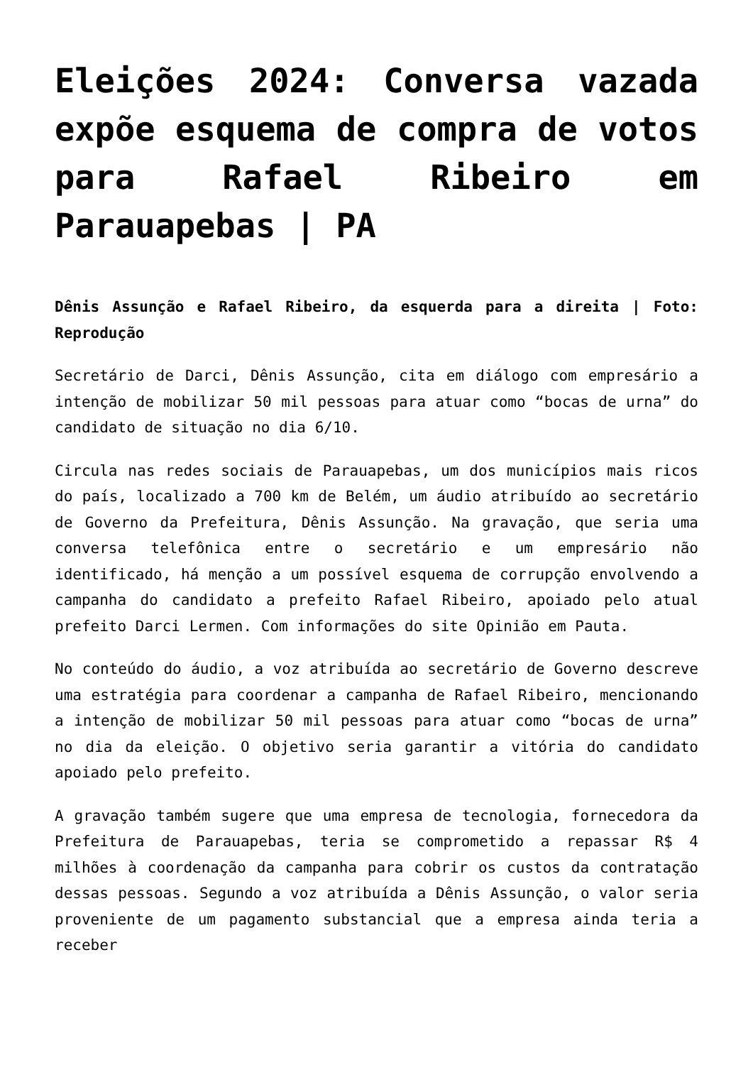Eleições 2024: Conversa vazada expõe esquema de compra de votos para Rafael Ribeiro em Parauapebas | PA
Dênis Assunção e Rafael Ribeiro, da esquerda para a direita | Foto: Reprodução
Secretário de Darci, Dênis Assunção, cita em diálogo com empresário a intenção de mobilizar 50 mil pessoas para atuar como “bocas de urna” do candidato de situação no dia 6/10.
Circula nas redes sociais de Parauapebas, um dos municípios mais ricos do país, localizado a 700 km de Belém, um áudio atribuído ao secretário de Governo da Prefeitura, Dênis Assunção. Na gravação, que seria uma conversa telefônica entre o secretário e um empresário não identificado, há menção a um possível esquema de corrupção envolvendo a campanha do candidato a prefeito Rafael Ribeiro, apoiado pelo atual prefeito Darci Lermen. Com informações do site Opinião em Pauta.
No conteúdo do áudio, a voz atribuída ao secretário de Governo descreve uma estratégia para coordenar a campanha de Rafael Ribeiro, mencionando a intenção de mobilizar 50 mil pessoas para atuar como “bocas de urna” no dia da eleição. O objetivo seria garantir a vitória do candidato apoiado pelo prefeito.
A gravação também sugere que uma empresa de tecnologia, fornecedora da Prefeitura de Parauapebas, teria se comprometido a repassar R$ 4 milhões à coordenação da campanha para cobrir os custos da contratação dessas pessoas. Segundo a voz atribuída a Dênis Assunção, o valor seria proveniente de um pagamento substancial que a empresa ainda teria a receber